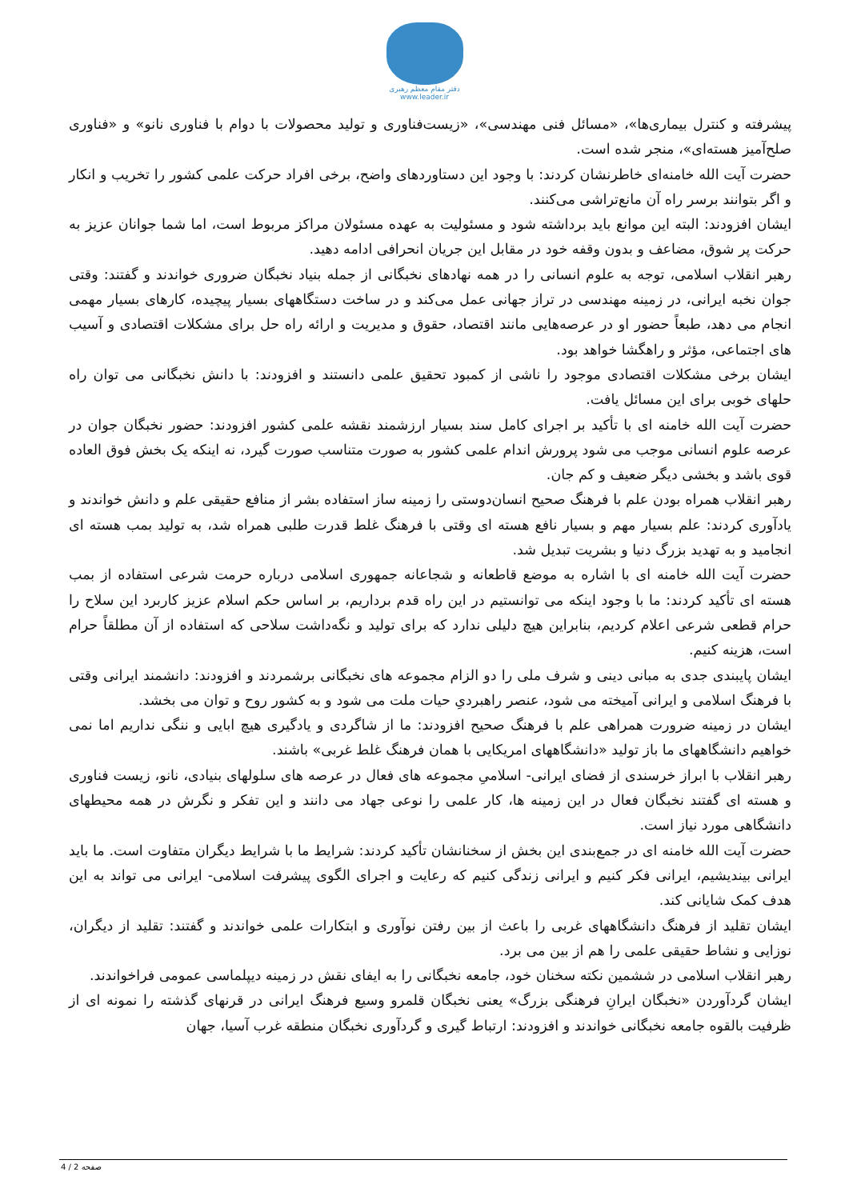دفتر مقام معظم رهبری
www.leader.ir
پیشرفته و کنترل بیماری‌ها»، «مسائل فنی مهندسی»، «زیست‌فناوری و تولید محصولات با دوام با فناوری نانو» و «فناوری صلح‌آمیز هسته‌ای»، منجر شده است.
حضرت آیت الله خامنه‌ای خاطرنشان کردند: با وجود این دستاوردهای واضح، برخی افراد حرکت علمی کشور را تخریب و انکار و اگر بتوانند برسر راه آن مانع‌تراشی می‌کنند.
ایشان افزودند: البته این موانع باید برداشته شود و مسئولیت به عهده مسئولان مراکز مربوط است، اما شما جوانان عزیز به حرکت پر شوق، مضاعف و بدون وقفه خود در مقابل این جریان انحرافی ادامه دهید.
رهبر انقلاب اسلامی، توجه به علوم انسانی را در همه نهادهای نخبگانی از جمله بنیاد نخبگان ضروری خواندند و گفتند: وقتی جوان نخبه ایرانی، در زمینه مهندسی در تراز جهانی عمل می‌کند و در ساخت دستگاههای بسیار پیچیده، کارهای بسیار مهمی انجام می دهد، طبعاً حضور او در عرصه‌هایی مانند اقتصاد، حقوق و مدیریت و ارائه راه حل برای مشکلات اقتصادی و آسیب های اجتماعی، مؤثر و راهگشا خواهد بود.
ایشان برخی مشکلات اقتصادی موجود را ناشی از کمبود تحقیق علمی دانستند و افزودند: با دانش نخبگانی می توان راه حلهای خوبی برای این مسائل یافت.
حضرت آیت الله خامنه ای با تأکید بر اجرای کامل سند بسیار ارزشمند نقشه علمی کشور افزودند: حضور نخبگان جوان در عرصه علوم انسانی موجب می شود پرورش اندام علمی کشور به صورت متناسب صورت گیرد، نه اینکه یک بخش فوق العاده قوی باشد و بخشی دیگر ضعیف و کم جان.
رهبر انقلاب همراه بودن علم با فرهنگ صحیح انسان‌دوستی را زمینه ساز استفاده بشر از منافع حقیقی علم و دانش خواندند و یادآوری کردند: علم بسیار مهم و بسیار نافع هسته ای وقتی با فرهنگ غلط قدرت طلبی همراه شد، به تولید بمب هسته ای انجامید و به تهدید بزرگ دنیا و بشریت تبدیل شد.
حضرت آیت الله خامنه ای با اشاره به موضع قاطعانه و شجاعانه جمهوری اسلامی درباره حرمت شرعی استفاده از بمب هسته ای تأکید کردند: ما با وجود اینکه می توانستیم در این راه قدم برداریم، بر اساس حکم اسلام عزیز کاربرد این سلاح را حرام قطعی شرعی اعلام کردیم، بنابراین هیچ دلیلی ندارد که برای تولید و نگه‌داشت سلاحی که استفاده از آن مطلقاً حرام است، هزینه کنیم.
ایشان پایبندی جدی به مبانی دینی و شرف ملی را دو الزام مجموعه های نخبگانی برشمردند و افزودند: دانشمند ایرانی وقتی با فرهنگ اسلامی و ایرانی آمیخته می شود، عنصر راهبردیِ حیات ملت می شود و به کشور روح و توان می بخشد.
ایشان در زمینه ضرورت همراهی علم با فرهنگ صحیح افزودند: ما از شاگردی و یادگیری هیچ ابایی و ننگی نداریم اما نمی خواهیم دانشگاههای ما باز تولید «دانشگاههای امریکایی با همان فرهنگ غلط غربی» باشند.
رهبر انقلاب با ابراز خرسندی از فضای ایرانی- اسلامیِ مجموعه های فعال در عرصه های سلولهای بنیادی، نانو، زیست فناوری و هسته ای گفتند نخبگان فعال در این زمینه ها، کار علمی را نوعی جهاد می دانند و این تفکر و نگرش در همه محیطهای دانشگاهی مورد نیاز است.
حضرت آیت الله خامنه ای در جمع‌بندی این بخش از سخنانشان تأکید کردند: شرایط ما با شرایط دیگران متفاوت است. ما باید ایرانی بیندیشیم، ایرانی فکر کنیم و ایرانی زندگی کنیم که رعایت و اجرای الگوی پیشرفت اسلامی- ایرانی می تواند به این هدف کمک شایانی کند.
ایشان تقلید از فرهنگ دانشگاههای غربی را باعث از بین رفتن نوآوری و ابتکارات علمی خواندند و گفتند: تقلید از دیگران، نوزایی و نشاط حقیقی علمی را هم از بین می برد.
رهبر انقلاب اسلامی در ششمین نکته سخنان خود، جامعه نخبگانی را به ایفای نقش در زمینه دیپلماسی عمومی فراخواندند.
ایشان گردآوردن «نخبگان ایرانِ فرهنگی بزرگ» یعنی نخبگان قلمرو وسیع فرهنگ ایرانی در قرنهای گذشته را نمونه ای از ظرفیت بالقوه جامعه نخبگانی خواندند و افزودند: ارتباط گیری و گردآوری نخبگان منطقه غرب آسیا، جهان
صفحه 2 / 4